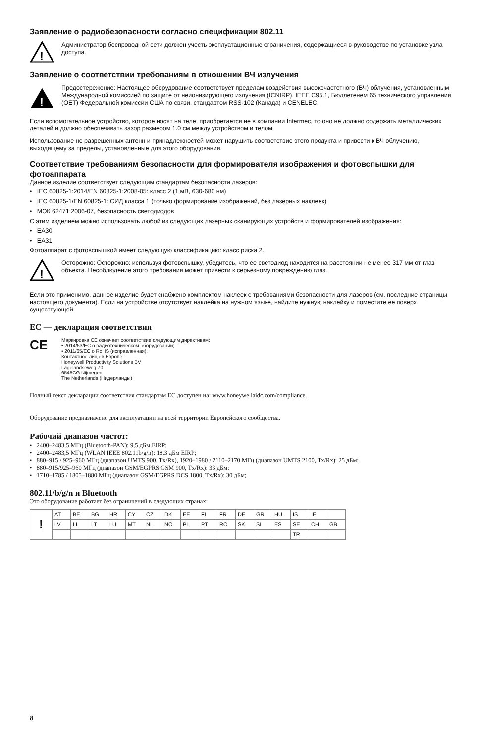Заявление о радиобезопасности согласно спецификации 802.11
!
Администратор беспроводной сети должен учесть эксплуатационные ограничения, содержащиеся в руководстве по установке узла доступа.
Заявление о соответствии требованиям в отношении ВЧ излучения
!
Предостережение: Настоящее оборудование соответствует пределам воздействия высокочастотного (ВЧ) облучения, установленным Международной комиссией по защите от неионизирующего излучения (ICNIRP), IEEE C95.1, Бюллетенем 65 технического управления (OET) Федеральной комиссии США по связи, стандартом RSS-102 (Канада) и CENELEC.
Если вспомогательное устройство, которое носят на теле, приобретается не в компании Intermec, то оно не должно содержать металлических деталей и должно обеспечивать зазор размером 1.0 см между устройством и телом.
Использование не разрешенных антенн и принадлежностей может нарушить соответствие этого продукта и привести к ВЧ облучению, выходящему за пределы, установленные для этого оборудования.
Соответствие требованиям безопасности для формирователя изображения и фотовспышки для фотоаппарата
Данное изделие соответствует следующим стандартам безопасности лазеров:
• IEC 60825-1:2014/EN 60825-1:2008-05: класс 2 (1 мВ, 630-680 нм)
• IEC 60825-1/EN 60825-1: СИД класса 1 (только формирование изображений, без лазерных наклеек)
• МЭК 62471:2006-07, безопасность светодиодов
С этим изделием можно использовать любой из следующих лазерных сканирующих устройств и формирователей изображения:
• EA30
• EA31
Фотоаппарат с фотовспышкой имеет следующую классификацию: класс риска 2.
!
Осторожно: Осторожно: используя фотовспышку, убедитесь, что ее светодиод находится на расстоянии не менее 317 мм от глаз объекта. Несоблюдение этого требования может привести к серьезному повреждению глаз.
Если это применимо, данное изделие будет снабжено комплектом наклеек с требованиями безопасности для лазеров (см. последние страницы настоящего документа). Если на устройстве отсутствует наклейка на нужном языке, найдите нужную наклейку и поместите ее поверх существующей.
ЕС — декларация соответствия
CE
Маркировка CE означает соответствие следующим директивам:
• 2014/53/EC о радиотехническом оборудовании;
• 2011/65/EC о RoHS (исправленная).
Контактное лицо в Европе:
Honeywell Productivity Solutions BV
Lagelandseweg 70
6545CG Nijmegen
The Netherlands (Нидерланды)
Полный текст декларации соответствия стандартам ЕС доступен на: www.honeywellaidc.com/compliance.
Оборудование предназначено для эксплуатации на всей территории Европейского сообщества.
Рабочий диапазон частот:
• 2400–2483,5 МГц (Bluetooth-PAN): 9,5 дБм EIRP;
• 2400–2483,5 МГц (WLAN IEEE 802.11b/g/n): 18,3 дБм EIRP;
• 880–915 / 925–960 МГц (диапазон UMTS 900, Tx/Rx), 1920–1980 / 2110–2170 МГц (диапазон UMTS 2100, Tx/Rx): 25 дБм;
• 880–915/925–960 МГц (диапазон GSM/EGPRS GSM 900, Tx/Rx): 33 дБм;
• 1710–1785 / 1805–1880 МГц (диапазон GSM/EGPRS DCS 1800, Tx/Rx): 30 дБм;
802.11/b/g/n и Bluetooth
Это оборудование работает без ограничений в следующих странах:
| ! | AT | BE | BG | HR | CY | CZ | DK | EE | FI | FR | DE | GR | HU | IS | IE | |
| | LV | LI | LT | LU | MT | NL | NO | PL | PT | RO | SK | SI | ES | SE | CH | GB |
| | | | | | | | | | | | | | | TR | | |
8